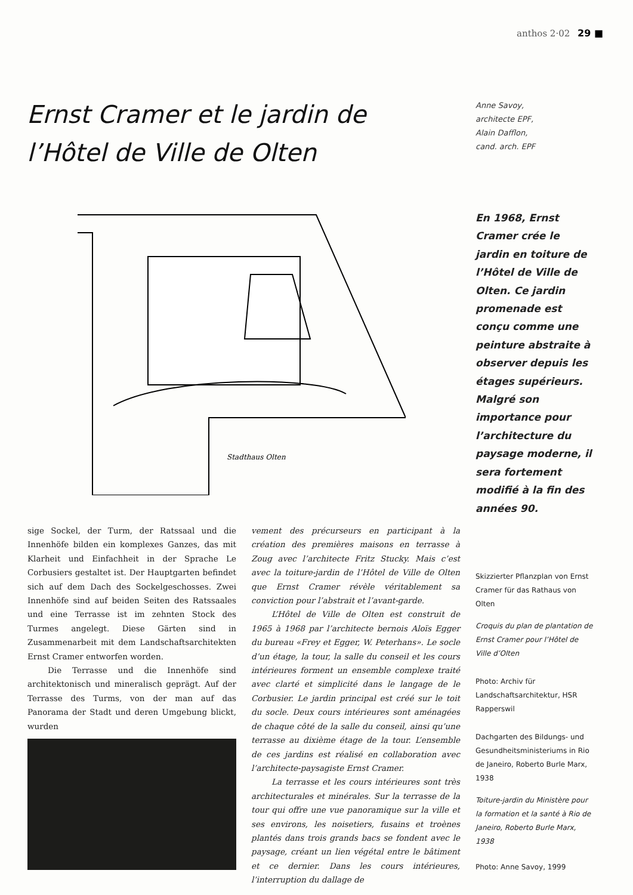anthos 2·02 29 ■
Ernst Cramer et le jardin de l’Hôtel de Ville de Olten
Anne Savoy,
architecte EPF,
Alain Dafflon,
cand. arch. EPF
Stadthaus Olten
En 1968, Ernst Cramer crée le jardin en toiture de l’Hôtel de Ville de Olten. Ce jardin promenade est conçu comme une peinture abstraite à observer depuis les étages supérieurs. Malgré son importance pour l’architecture du paysage moderne, il sera fortement modifié à la fin des années 90.
sige Sockel, der Turm, der Ratssaal und die Innenhöfe bilden ein komplexes Ganzes, das mit Klarheit und Einfachheit in der Sprache Le Corbusiers gestaltet ist. Der Hauptgarten befindet sich auf dem Dach des Sockelgeschosses. Zwei Innenhöfe sind auf beiden Seiten des Ratssaales und eine Terrasse ist im zehnten Stock des Turmes angelegt. Diese Gärten sind in Zusammenarbeit mit dem Landschaftsarchitekten Ernst Cramer entworfen worden.
Die Terrasse und die Innenhöfe sind architektonisch und mineralisch geprägt. Auf der Terrasse des Turms, von der man auf das Panorama der Stadt und deren Umgebung blickt, wurden
vement des précurseurs en participant à la création des premières maisons en terrasse à Zoug avec l’architecte Fritz Stucky. Mais c’est avec la toiture-jardin de l’Hôtel de Ville de Olten que Ernst Cramer révèle véritablement sa conviction pour l’abstrait et l’avant-garde.
L’Hôtel de Ville de Olten est construit de 1965 à 1968 par l’architecte bernois Aloïs Egger du bureau «Frey et Egger, W. Peterhans». Le socle d’un étage, la tour, la salle du conseil et les cours intérieures forment un ensemble complexe traité avec clarté et simplicité dans le langage de le Corbusier. Le jardin principal est créé sur le toit du socle. Deux cours intérieures sont aménagées de chaque côté de la salle du conseil, ainsi qu’une terrasse au dixième étage de la tour. L’ensemble de ces jardins est réalisé en collaboration avec l’architecte-paysagiste Ernst Cramer.
La terrasse et les cours intérieures sont très architecturales et minérales. Sur la terrasse de la tour qui offre une vue panoramique sur la ville et ses environs, les noisetiers, fusains et troènes plantés dans trois grands bacs se fondent avec le paysage, créant un lien végétal entre le bâtiment et ce dernier. Dans les cours intérieures, l’interruption du dallage de
Skizzierter Pflanzplan von Ernst Cramer für das Rathaus von Olten
Croquis du plan de plantation de Ernst Cramer pour l’Hôtel de Ville d’Olten
Photo: Archiv für Landschaftsarchitektur, HSR Rapperswil
Dachgarten des Bildungs- und Gesundheitsministeriums in Rio de Janeiro, Roberto Burle Marx, 1938
Toiture-jardin du Ministère pour la formation et la santé à Rio de Janeiro, Roberto Burle Marx, 1938
Photo: Anne Savoy, 1999